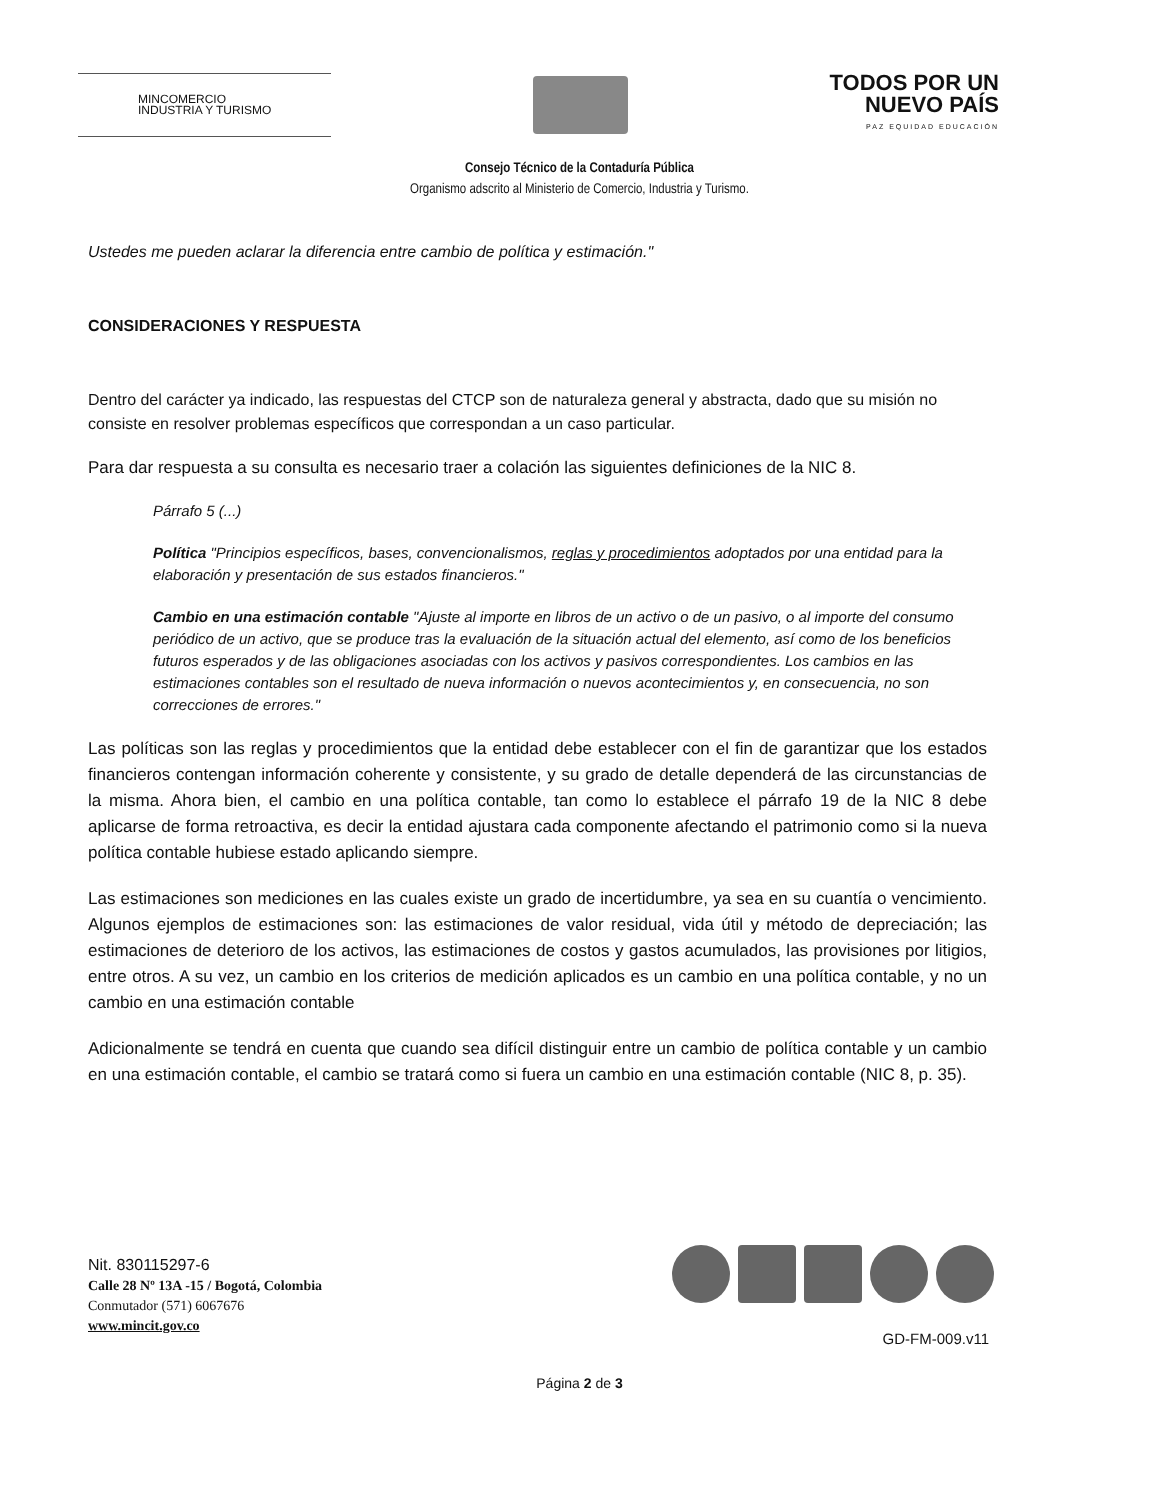MINCOMERCIO
INDUSTRIA Y TURISMO
TODOS POR UN
NUEVO PAÍS
PAZ EQUIDAD EDUCACIÓN
Consejo Técnico de la Contaduría Pública
Organismo adscrito al Ministerio de Comercio, Industria y Turismo.
Ustedes me pueden aclarar la diferencia entre cambio de política y estimación."
CONSIDERACIONES Y RESPUESTA
Dentro del carácter ya indicado, las respuestas del CTCP son de naturaleza general y abstracta, dado que su misión no consiste en resolver problemas específicos que correspondan a un caso particular.
Para dar respuesta a su consulta es necesario traer a colación las siguientes definiciones de la NIC 8.
Párrafo 5 (...)
Política "Principios específicos, bases, convencionalismos, reglas y procedimientos adoptados por una entidad para la elaboración y presentación de sus estados financieros."
Cambio en una estimación contable "Ajuste al importe en libros de un activo o de un pasivo, o al importe del consumo periódico de un activo, que se produce tras la evaluación de la situación actual del elemento, así como de los beneficios futuros esperados y de las obligaciones asociadas con los activos y pasivos correspondientes. Los cambios en las estimaciones contables son el resultado de nueva información o nuevos acontecimientos y, en consecuencia, no son correcciones de errores."
Las políticas son las reglas y procedimientos que la entidad debe establecer con el fin de garantizar que los estados financieros contengan información coherente y consistente, y su grado de detalle dependerá de las circunstancias de la misma. Ahora bien, el cambio en una política contable, tan como lo establece el párrafo 19 de la NIC 8 debe aplicarse de forma retroactiva, es decir la entidad ajustara cada componente afectando el patrimonio como si la nueva política contable hubiese estado aplicando siempre.
Las estimaciones son mediciones en las cuales existe un grado de incertidumbre, ya sea en su cuantía o vencimiento. Algunos ejemplos de estimaciones son: las estimaciones de valor residual, vida útil y método de depreciación; las estimaciones de deterioro de los activos, las estimaciones de costos y gastos acumulados, las provisiones por litigios, entre otros. A su vez, un cambio en los criterios de medición aplicados es un cambio en una política contable, y no un cambio en una estimación contable
Adicionalmente se tendrá en cuenta que cuando sea difícil distinguir entre un cambio de política contable y un cambio en una estimación contable, el cambio se tratará como si fuera un cambio en una estimación contable (NIC 8, p. 35).
Nit. 830115297-6
Calle 28 Nº 13A -15 / Bogotá, Colombia
Conmutador (571) 6067676
www.mincit.gov.co
GD-FM-009.v11
Página 2 de 3